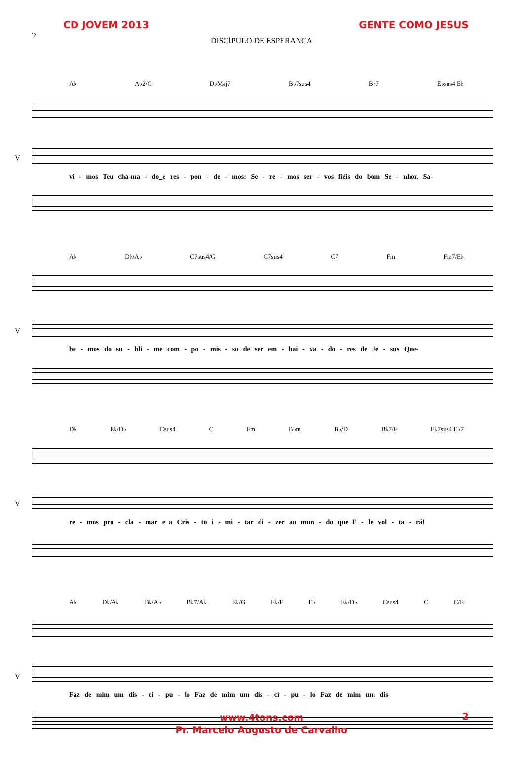CD JOVEM 2013 GENTE COMO JESUS
2
DISCÍPULO DE ESPERANCA
A♭ A♭2/C D♭Maj7 B♭7sus4 B♭7 E♭sus4 E♭
V
vi - mos Teu cha-ma - do_e res - pon - de - mos: Se - re - mos ser - vos fiéis do bom Se - nhor. Sa-
A♭ D♭/A♭ C7sus4/G C7sus4 C7 Fm Fm7/E♭
V
be - mos do su - bli - me com - po - mis - so de ser em - bai - xa - do - res de Je - sus Que-
D♭ E♭/D♭ Csus4 C Fm B♭m B♭/D B♭7/F E♭7sus4 E♭7
V
re - mos pro - cla - mar e_a Cris - to i - mi - tar di - zer ao mun - do que_E - le vol - ta - rá!
A♭ D♭/A♭ B♭/A♭ B♭7/A♭ E♭/G E♭/F E♭ E♭/D♭ Csus4 C C/E
V
Faz de mim um dis - cí - pu - lo Faz de mim um dis - cí - pu - lo Faz de mim um dis-
www.4tons.com
Pr. Marcelo Augusto de Carvalho
2